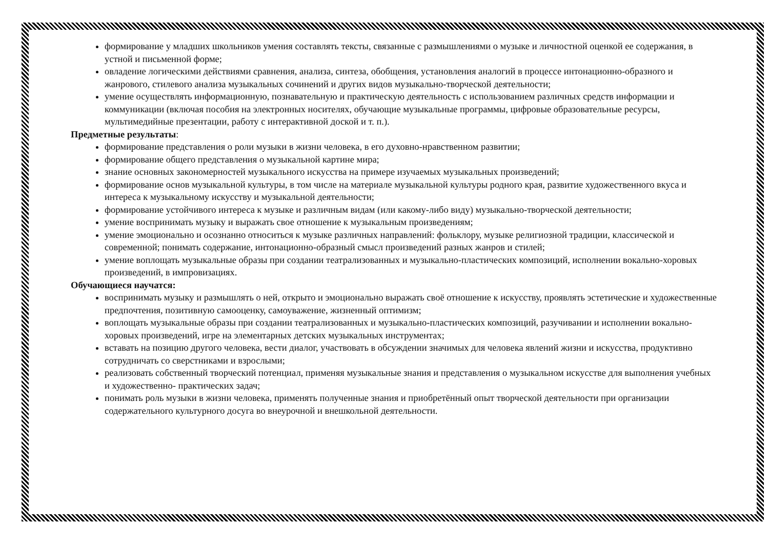формирование у младших школьников умения составлять тексты, связанные с размышлениями о музыке и личностной оценкой ее содержания, в устной и письменной форме;
овладение логическими действиями сравнения, анализа, синтеза, обобщения, установления аналогий в процессе интонационно-образного и жанрового, стилевого анализа музыкальных сочинений и других видов музыкально-творческой деятельности;
умение осуществлять информационную, познавательную и практическую деятельность с использованием различных средств информации и коммуникации (включая пособия на электронных носителях, обучающие музыкальные программы, цифровые образовательные ресурсы, мультимедийные презентации, работу с интерактивной доской и т. п.).
Предметные результаты:
формирование представления о роли музыки в жизни человека, в его духовно-нравственном развитии;
формирование общего представления о музыкальной картине мира;
знание основных закономерностей музыкального искусства на примере изучаемых музыкальных произведений;
формирование основ музыкальной культуры, в том числе на материале музыкальной культуры родного края, развитие художественного вкуса и интереса к музыкальному искусству и музыкальной деятельности;
формирование устойчивого интереса к музыке и различным видам (или какому-либо виду) музыкально-творческой деятельности;
умение воспринимать музыку и выражать свое отношение к музыкальным произведениям;
умение эмоционально и осознанно относиться к музыке различных направлений: фольклору, музыке религиозной традиции, классической и современной; понимать содержание, интонационно-образный смысл произведений разных жанров и стилей;
умение воплощать музыкальные образы при создании театрализованных и музыкально-пластических композиций, исполнении вокально-хоровых произведений, в импровизациях.
Обучающиеся научатся:
воспринимать музыку и размышлять о ней, открыто и эмоционально выражать своё отношение к искусству, проявлять эстетические и художественные предпочтения, позитивную самооценку, самоуважение, жизненный оптимизм;
воплощать музыкальные образы при создании театрализованных и музыкально-пластических композиций, разучивании и исполнении вокально-хоровых произведений, игре на элементарных детских музыкальных инструментах;
вставать на позицию другого человека, вести диалог, участвовать в обсуждении значимых для человека явлений жизни и искусства, продуктивно сотрудничать со сверстниками и взрослыми;
реализовать собственный творческий потенциал, применяя музыкальные знания и представления о музыкальном искусстве для выполнения учебных и художественно- практических задач;
понимать роль музыки в жизни человека, применять полученные знания и приобретённый опыт творческой деятельности при организации содержательного культурного досуга во внеурочной и внешкольной деятельности.